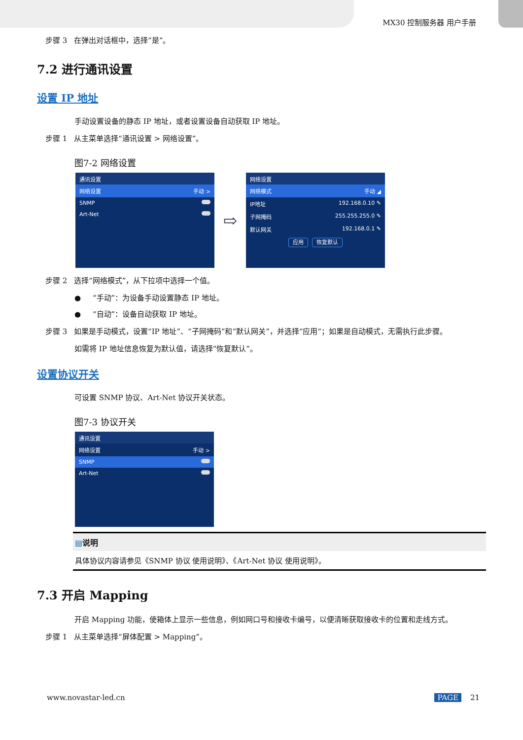MX30 控制服务器 用户手册
步骤 3 在弹出对话框中，选择“是”。
7.2 进行通讯设置
设置 IP 地址
手动设置设备的静态 IP 地址，或者设置设备自动获取 IP 地址。
步骤 1 从主菜单选择“通讯设置 > 网络设置”。
图7-2 网络设置
通讯设置
网络设置 手动 >
SNMP
Art-Net
⇨
网络设置
网络模式 手动 ◢
IP地址 192.168.0.10 ✎
子网掩码 255.255.255.0 ✎
默认网关 192.168.0.1 ✎
应用 恢复默认
步骤 2 选择“网络模式”，从下拉项中选择一个值。
● “手动”：为设备手动设置静态 IP 地址。
● “自动”：设备自动获取 IP 地址。
步骤 3 如果是手动模式，设置“IP 地址”、“子网掩码”和“默认网关”，并选择“应用”；如果是自动模式，无需执行此步骤。
如需将 IP 地址信息恢复为默认值，请选择“恢复默认”。
设置协议开关
可设置 SNMP 协议、Art-Net 协议开关状态。
图7-3 协议开关
通讯设置
网络设置 手动 >
SNMP
Art-Net
▤说明
具体协议内容请参见《SNMP 协议 使用说明》、《Art-Net 协议 使用说明》。
7.3 开启 Mapping
开启 Mapping 功能，使箱体上显示一些信息，例如网口号和接收卡编号，以便清晰获取接收卡的位置和走线方式。
步骤 1 从主菜单选择“屏体配置 > Mapping”。
www.novastar-led.cn PAGE 21